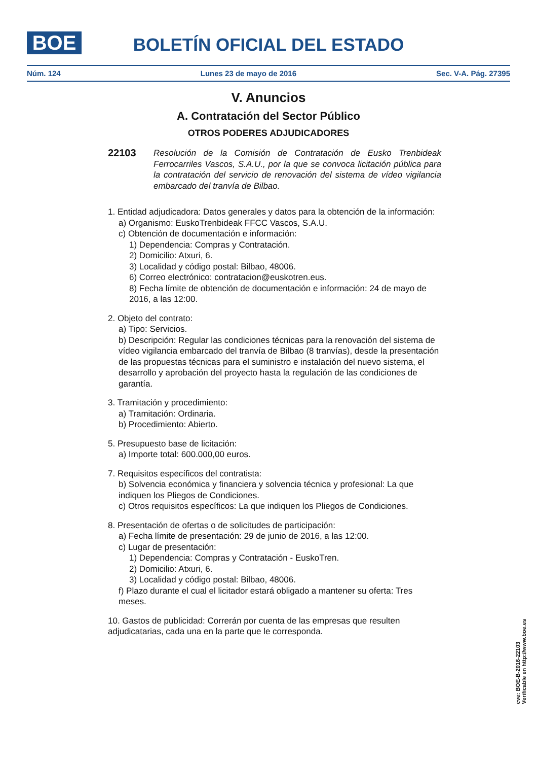BOE
BOLETÍN OFICIAL DEL ESTADO
Núm. 124 Lunes 23 de mayo de 2016 Sec. V-A. Pág. 27395
V. Anuncios
A. Contratación del Sector Público
OTROS PODERES ADJUDICADORES
22103
Resolución de la Comisión de Contratación de Eusko Trenbideak Ferrocarriles Vascos, S.A.U., por la que se convoca licitación pública para la contratación del servicio de renovación del sistema de vídeo vigilancia embarcado del tranvía de Bilbao.
1. Entidad adjudicadora: Datos generales y datos para la obtención de la información:
a) Organismo: EuskoTrenbideak FFCC Vascos, S.A.U.
c) Obtención de documentación e información:
1) Dependencia: Compras y Contratación.
2) Domicilio: Atxuri, 6.
3) Localidad y código postal: Bilbao, 48006.
6) Correo electrónico: contratacion@euskotren.eus.
8) Fecha límite de obtención de documentación e información: 24 de mayo de 2016, a las 12:00.
2. Objeto del contrato:
a) Tipo: Servicios.
b) Descripción: Regular las condiciones técnicas para la renovación del sistema de vídeo vigilancia embarcado del tranvía de Bilbao (8 tranvías), desde la presentación de las propuestas técnicas para el suministro e instalación del nuevo sistema, el desarrollo y aprobación del proyecto hasta la regulación de las condiciones de garantía.
3. Tramitación y procedimiento:
a) Tramitación: Ordinaria.
b) Procedimiento: Abierto.
5. Presupuesto base de licitación:
a) Importe total: 600.000,00 euros.
7. Requisitos específicos del contratista:
b) Solvencia económica y financiera y solvencia técnica y profesional: La que indiquen los Pliegos de Condiciones.
c) Otros requisitos específicos: La que indiquen los Pliegos de Condiciones.
8. Presentación de ofertas o de solicitudes de participación:
a) Fecha límite de presentación: 29 de junio de 2016, a las 12:00.
c) Lugar de presentación:
1) Dependencia: Compras y Contratación - EuskoTren.
2) Domicilio: Atxuri, 6.
3) Localidad y código postal: Bilbao, 48006.
f) Plazo durante el cual el licitador estará obligado a mantener su oferta: Tres meses.
10. Gastos de publicidad: Correrán por cuenta de las empresas que resulten adjudicatarias, cada una en la parte que le corresponda.
cve: BOE-B-2016-22103
Verificable en http://www.boe.es